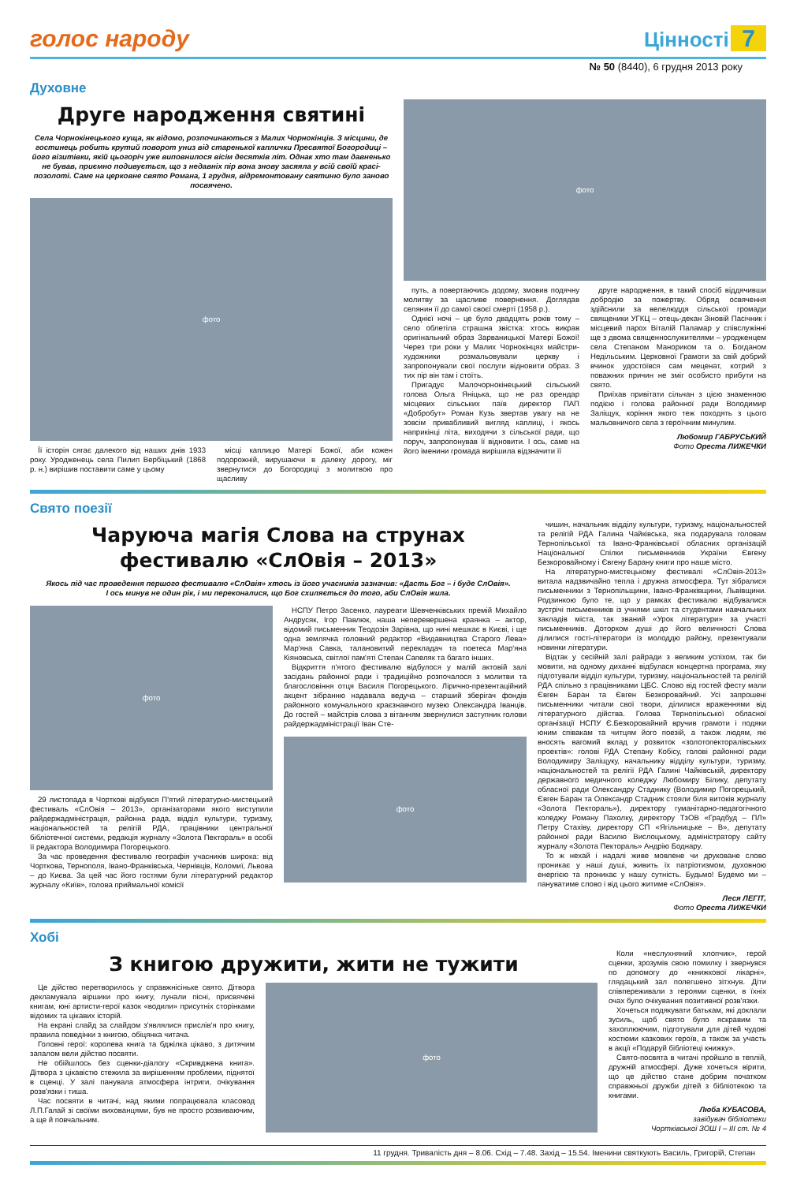голос народу
Цінності 7
№ 50 (8440), 6 грудня 2013 року
Духовне
Друге народження святині
Села Чорнокінецького куща, як відомо, розпочинаються з Малих Чорнокінців. З місцини, де гостинець робить крутий поворот униз від старенької каплички Пресвятої Богородиці – його візитівки, якій цьогоріч уже виповнилося вісім десятків літ. Однак хто там давненько не бував, приємно подивується, що з недавніх пір вона знову засяяла у всій своїй красі-позолоті. Саме на церковне свято Романа, 1 грудня, відремонтовану святиню було заново посвячено.
фото
Її історія сягає далекого від наших днів 1933 року. Уродженець села Пилип Вербіцький (1868 р. н.) вирішив поставити саме у цьому
місці каплицю Матері Божої, аби кожен подорожній, вирушаючи в далеку дорогу, міг звернутися до Богородиці з молитвою про щасливу
фото
путь, а повертаючись додому, змовив подячну молитву за щасливе повернення. Доглядав селянин її до самої своєї смерті (1958 р.).
Однієї ночі – це було двадцять років тому – село облетіла страшна звістка: хтось викрав оригінальний образ Зарваницької Матері Божої! Через три роки у Малих Чорнокінцях майстри-художники розмальовували церкву і запропонували свої послуги відновити образ. З тих пір він там і стоїть.
Пригадує Малочорнокінецький сільський голова Ольга Яніцька, що не раз орендар місцевих сільських паїв директор ПАП «Добробут» Роман Кузь звертав увагу на не зовсім привабливий вигляд каплиці, і якось наприкінці літа, виходячи з сільської ради, що поруч, запропонував її відновити. І ось, саме на його іменини громада вирішила відзначити її
друге народження, в такий спосіб віддячивши добродію за пожертву. Обряд освячення здійснили за велелюддя сільської громади священики УГКЦ – отець-декан Зіновій Пасічник і місцевий парох Віталій Паламар у співслужінні ще з двома священнослужителями – уродженцем села Степаном Манориком та о. Богданом Недільським. Церковної Грамоти за свій добрий вчинок удостоївся сам меценат, котрий з поважних причин не зміг особисто прибути на свято.
Приїхав привітати сільчан з цією знаменною подією і голова районної ради Володимир Заліщук, коріння якого теж походять з цього мальовничого села з героїчним минулим.
Любомир ГАБРУСЬКИЙ
Фото Ореста ЛИЖЕЧКИ
Свято поезії
Чаруюча магія Слова на струнах
фестивалю «СлОвія – 2013»
Якось під час проведення першого фестивалю «СлОвія» хтось із його учасників зазначив: «Дасть Бог – і буде СлОвія».
І ось минув не один рік, і ми переконалися, що Бог схиляється до того, аби СлОвія жила.
фото
29 листопада в Чорткові відбувся П'ятий літературно-мистецький фестиваль «СлОвія – 2013», організаторами якого виступили райдержадміністрація, районна рада, відділ культури, туризму, національностей та релігій РДА, працівники центральної бібліотечної системи, редакція журналу «Золота Пектораль» в особі її редактора Володимира Погорецького.
За час проведення фестивалю географія учасників широка: від Чорткова, Тернополя, Івано-Франківська, Чернівців, Коломиї, Львова – до Києва. За цей час його гостями були літературний редактор журналу «Київ», голова приймальної комісії
НСПУ Петро Засенко, лауреати Шевченківських премій Михайло Андрусяк, Ігор Павлюк, наша неперевершена краянка – актор, відомий письменник Теодозія Зарівна, що нині мешкає в Києві, і ще одна землячка головний редактор «Видавництва Старого Лева» Мар'яна Савка, талановитий перекладач та поетеса Мар'яна Кіяновська, світлої пам'яті Степан Сапеляк та багато інших.
Відкриття п'ятого фестивалю відбулося у малій актовій залі засідань районної ради і традиційно розпочалося з молитви та благословіння отця Василя Погорецького. Лірично-презентаційний акцент зібранню надавала ведуча – старший зберігач фондів районного комунального краєзнавчого музею Олександра Іванців. До гостей – майстрів слова з вітанням звернулися заступник голови райдержадміністрації Іван Сте-
фото
чишин, начальник відділу культури, туризму, національностей та релігій РДА Галина Чайківська, яка подарувала головам Тернопільської та Івано-Франківської обласних організацій Національної Спілки письменників України Євгену Безкоровайному і Євгену Барану книги про наше місто.
На літературно-мистецькому фестивалі «СлОвія-2013» витала надзвичайно тепла і дружна атмосфера. Тут зібралися письменники з Тернопільщини, Івано-Франківщини, Львівщини. Родзинкою було те, що у рамках фестивалю відбувалися зустрічі письменників із учнями шкіл та студентами навчальних закладів міста, так званий «Урок літератури» за участі письменників. Доторком душі до його величності Слова ділилися гості-літератори із молоддю району, презентували новинки літератури.
Відтак у сесійній залі райради з великим успіхом, так би мовити, на одному диханні відбулася концертна програма, яку підготували відділ культури, туризму, національностей та релігій РДА спільно з працівниками ЦБС. Слово від гостей фесту мали Євген Баран та Євген Безкоровайний. Усі запрошені письменники читали свої твори, ділилися враженнями від літературного дійства. Голова Тернопільської обласної організації НСПУ Є.Безкоровайний вручив грамоти і подяки юним співакам та читцям його поезій, а також людям, які вносять вагомий вклад у розвиток «золотопекторалівських проектів»: голові РДА Степану Кобісу, голові районної ради Володимиру Заліщуку, начальнику відділу культури, туризму, національностей та релігії РДА Галині Чайківській, директору державного медичного коледжу Любомиру Білику, депутату обласної ради Олександру Стаднику (Володимир Погорецький, Євген Баран та Олександр Стадник стояли біля витоків журналу «Золота Пектораль»), директору гуманітарно-педагогічного коледжу Роману Пахолку, директору ТзОВ «Градбуд – ПЛ» Петру Стахіву, директору СП «Ягільницьке – В», депутату районної ради Василю Вислоцькому, адміністратору сайту журналу «Золота Пектораль» Андрію Боднару.
То ж нехай і надалі живе мовлене чи друковане слово проникає у наші душі, живить їх патріотизмом, духовною енергією та проникає у нашу сутність. Будьмо! Будемо ми – пануватиме слово і від цього житиме «СлОвія».
Леся ЛЕГІТ,
Фото Ореста ЛИЖЕЧКИ
Хобі
З книгою дружити, жити не тужити
Це дійство перетворилось у справжнісіньке свято. Дітвора декламувала віршики про книгу, лунали пісні, присвячені книгам, юні артисти-герої казок «водили» присутніх сторінками відомих та цікавих історій.
На екрані слайд за слайдом з'являлися прислів'я про книгу, правила поведінки з книгою, обіцянка читача.
Головні герої: королева книга та бджілка цікаво, з дитячим запалом вели дійство посвяти.
Не обійшлось без сценки-діалогу «Скривджена книга». Дітвора з цікавістю стежила за вирішенням проблеми, піднятої в сценці. У залі панувала атмосфера інтриги, очікування розв'язки і тиша.
Час посвяти в читачі, над якими попрацювала класовод Л.П.Галай зі своїми вихованцями, був не просто розвиваючим, а ще й повчальним.
фото
Коли «неслухняний хлопчик», герой сценки, зрозумів свою помилку і звернувся по допомогу до «книжкової лікарні», глядацький зал полегшено зітхнув. Діти співпереживали з героями сценки, в їхніх очах було очікування позитивної розв'язки.
Хочеться подякувати батькам, які доклали зусиль, щоб свято було яскравим та захоплюючим, підготували для дітей чудові костюми казкових героїв, а також за участь в акції «Подаруй бібліотеці книжку».
Свято-посвята в читачі пройшло в теплій, дружній атмосфері. Дуже хочеться вірити, що це дійство стане добрим початком справжньої дружби дітей з бібліотекою та книгами.
Люба КУБАСОВА,
завідувач бібліотеки
Чортківської ЗОШ І – ІІІ ст. № 4
11 грудня. Тривалість дня – 8.06. Схід – 7.48. Захід – 15.54. Іменини святкують Василь, Григорій, Степан